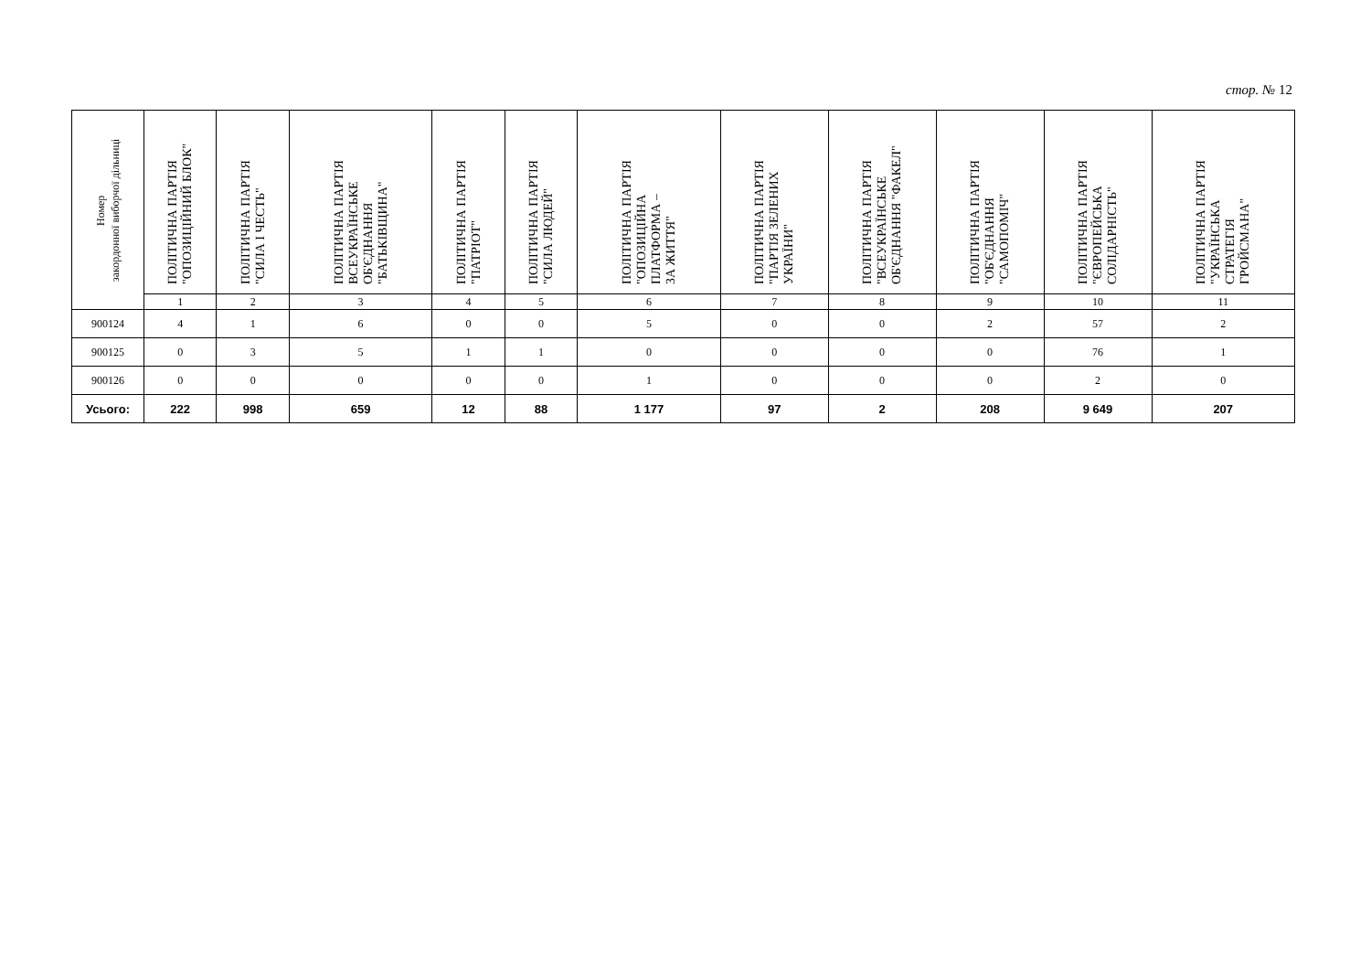стор. № 12
| Номер закордонної виборчої дільниці | ПОЛІТИЧНА ПАРТІЯ "ОПОЗИЦІЙНИЙ БЛОК" | ПОЛІТИЧНА ПАРТІЯ "СИЛА І ЧЕСТЬ" | ПОЛІТИЧНА ПАРТІЯ ВСЕУКРАЇНСЬКЕ ОБ'ЄДНАННЯ "БАТЬКІВЩИНА" | ПОЛІТИЧНА ПАРТІЯ "ПАТРІОТ" | ПОЛІТИЧНА ПАРТІЯ "СИЛА ЛЮДЕЙ" | ПОЛІТИЧНА ПАРТІЯ "ОПОЗИЦІЙНА ПЛАТФОРМА – ЗА ЖИТТЯ" | ПОЛІТИЧНА ПАРТІЯ "ПАРТІЯ ЗЕЛЕНИХ УКРАЇНИ" | ПОЛІТИЧНА ПАРТІЯ "ВСЕУКРАЇНСЬКЕ ОБ'ЄДНАННЯ "ФАКЕЛ" | ПОЛІТИЧНА ПАРТІЯ "ОБ'ЄДНАННЯ "САМОПОМІЧ" | ПОЛІТИЧНА ПАРТІЯ "ЄВРОПЕЙСЬКА СОЛІДАРНІСТЬ" | ПОЛІТИЧНА ПАРТІЯ "УКРАЇНСЬКА СТРАТЕГІЯ ГРОЙСМАНА" |
| --- | --- | --- | --- | --- | --- | --- | --- | --- | --- | --- | --- |
| | 1 | 2 | 3 | 4 | 5 | 6 | 7 | 8 | 9 | 10 | 11 |
| 900124 | 4 | 1 | 6 | 0 | 0 | 5 | 0 | 0 | 2 | 57 | 2 |
| 900125 | 0 | 3 | 5 | 1 | 1 | 0 | 0 | 0 | 0 | 76 | 1 |
| 900126 | 0 | 0 | 0 | 0 | 0 | 1 | 0 | 0 | 0 | 2 | 0 |
| Усього: | 222 | 998 | 659 | 12 | 88 | 1 177 | 97 | 2 | 208 | 9 649 | 207 |